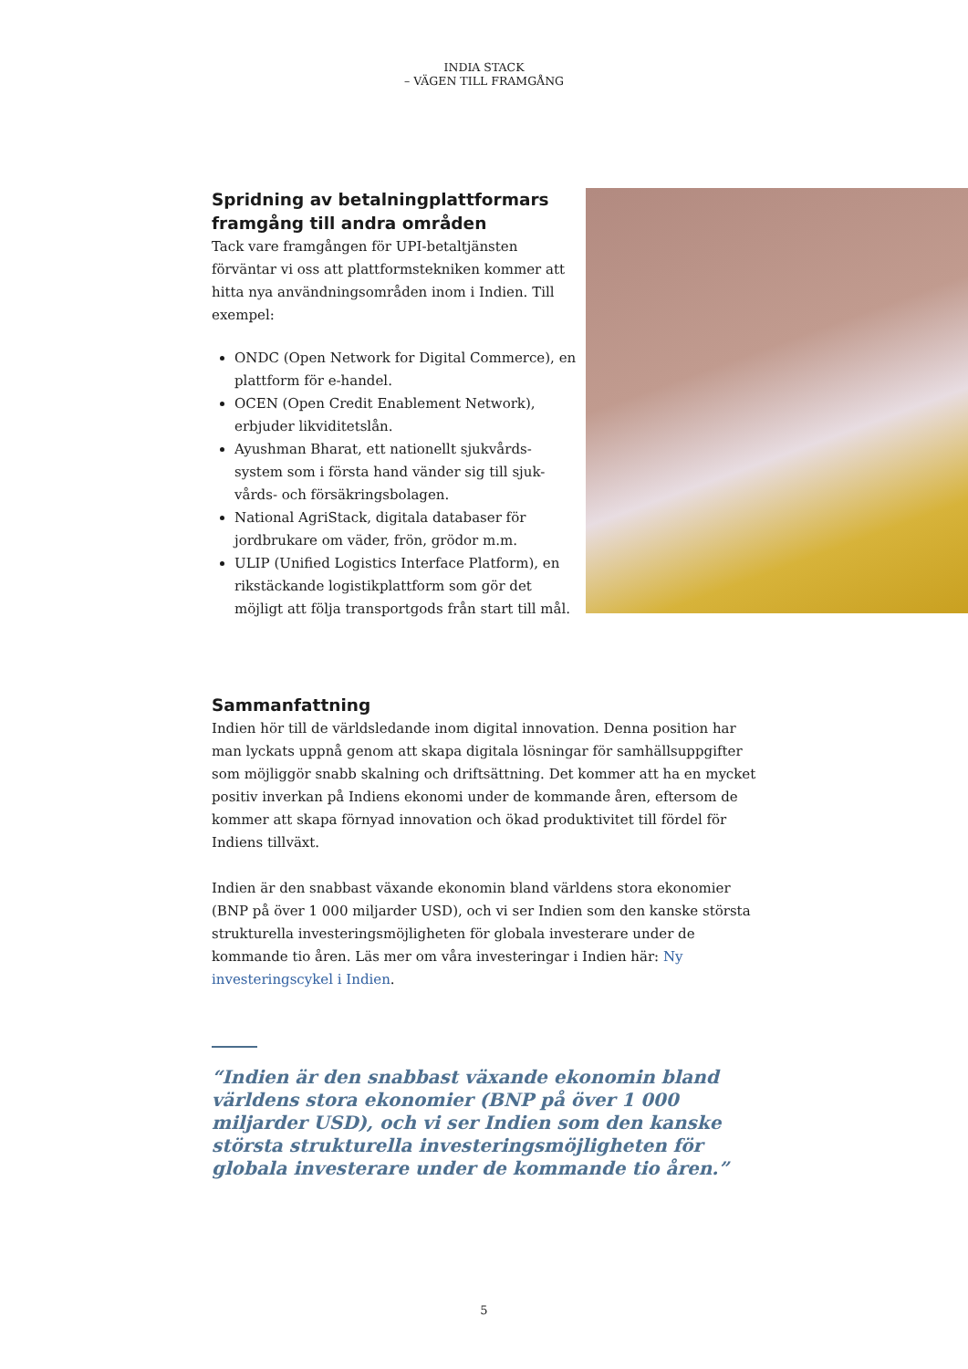INDIA STACK
– VÄGEN TILL FRAMGÅNG
Spridning av betalningplattformars framgång till andra områden
Tack vare framgången för UPI-betaltjänsten förväntar vi oss att plattformstekniken kommer att hitta nya användningsområden inom i Indien. Till exempel:
ONDC (Open Network for Digital Commerce), en plattform för e-handel.
OCEN (Open Credit Enablement Network), erbjuder likviditetslån.
Ayushman Bharat, ett nationellt sjukvårds-system som i första hand vänder sig till sjuk-vårds- och försäkringsbolagen.
National AgriStack, digitala databaser för jordbrukare om väder, frön, grödor m.m.
ULIP (Unified Logistics Interface Platform), en rikstäckande logistikplattform som gör det möjligt att följa transportgods från start till mål.
Sammanfattning
Indien hör till de världsledande inom digital innovation. Denna position har man lyckats uppnå genom att skapa digitala lösningar för samhällsuppgifter som möjliggör snabb skalning och driftsättning. Det kommer att ha en mycket positiv inverkan på Indiens ekonomi under de kommande åren, eftersom de kommer att skapa förnyad innovation och ökad produktivitet till fördel för Indiens tillväxt.
Indien är den snabbast växande ekonomin bland världens stora ekonomier (BNP på över 1 000 miljarder USD), och vi ser Indien som den kanske största strukturella investeringsmöjligheten för globala investerare under de kommande tio åren. Läs mer om våra investeringar i Indien här: Ny investeringscykel i Indien.
“Indien är den snabbast växande ekonomin bland världens stora ekonomier (BNP på över 1 000 miljarder USD), och vi ser Indien som den kanske största strukturella investeringsmöjligheten för globala investerare under de kommande tio åren.”
5